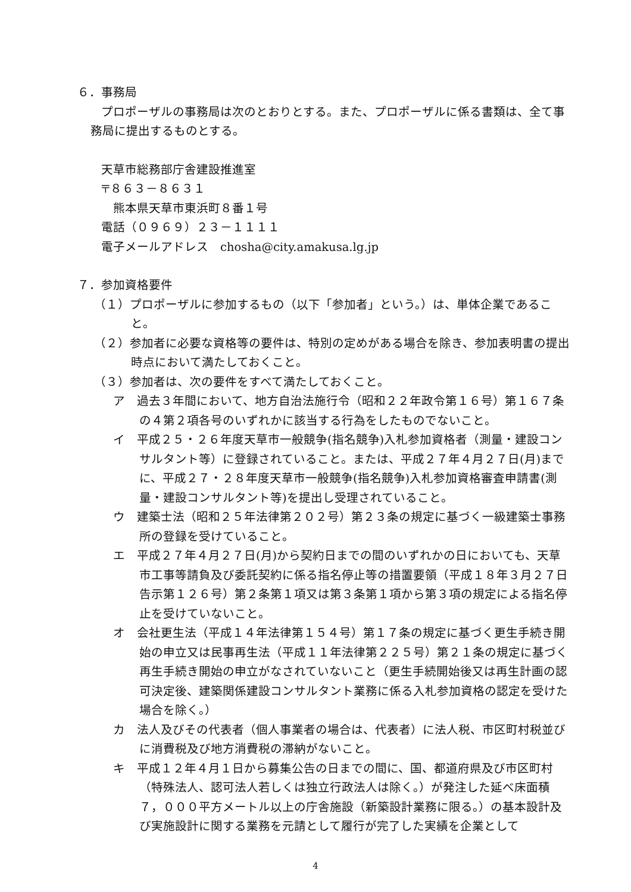６．事務局
プロポーザルの事務局は次のとおりとする。また、プロポーザルに係る書類は、全て事務局に提出するものとする。
天草市総務部庁舎建設推進室
〒８６３－８６３１
　熊本県天草市東浜町８番１号
電話（０９６９）２３－１１１１
電子メールアドレス　chosha@city.amakusa.lg.jp
７．参加資格要件
（１）プロポーザルに参加するもの（以下「参加者」という。）は、単体企業であること。
（２）参加者に必要な資格等の要件は、特別の定めがある場合を除き、参加表明書の提出時点において満たしておくこと。
（３）参加者は、次の要件をすべて満たしておくこと。
ア　過去３年間において、地方自治法施行令（昭和２２年政令第１６号）第１６７条の４第２項各号のいずれかに該当する行為をしたものでないこと。
イ　平成２５・２６年度天草市一般競争(指名競争)入札参加資格者（測量・建設コンサルタント等）に登録されていること。または、平成２７年４月２７日(月)までに、平成２７・２８年度天草市一般競争(指名競争)入札参加資格審査申請書(測量・建設コンサルタント等)を提出し受理されていること。
ウ　建築士法（昭和２５年法律第２０２号）第２３条の規定に基づく一級建築士事務所の登録を受けていること。
エ　平成２７年４月２７日(月)から契約日までの間のいずれかの日においても、天草市工事等請負及び委託契約に係る指名停止等の措置要領（平成１８年３月２７日告示第１２６号）第２条第１項又は第３条第１項から第３項の規定による指名停止を受けていないこと。
オ　会社更生法（平成１４年法律第１５４号）第１７条の規定に基づく更生手続き開始の申立又は民事再生法（平成１１年法律第２２５号）第２１条の規定に基づく再生手続き開始の申立がなされていないこと（更生手続開始後又は再生計画の認可決定後、建築関係建設コンサルタント業務に係る入札参加資格の認定を受けた場合を除く。）
カ　法人及びその代表者（個人事業者の場合は、代表者）に法人税、市区町村税並びに消費税及び地方消費税の滞納がないこと。
キ　平成１２年４月１日から募集公告の日までの間に、国、都道府県及び市区町村（特殊法人、認可法人若しくは独立行政法人は除く。）が発注した延べ床面積７，０００平方メートル以上の庁舎施設（新築設計業務に限る。）の基本設計及び実施設計に関する業務を元請として履行が完了した実績を企業として
4